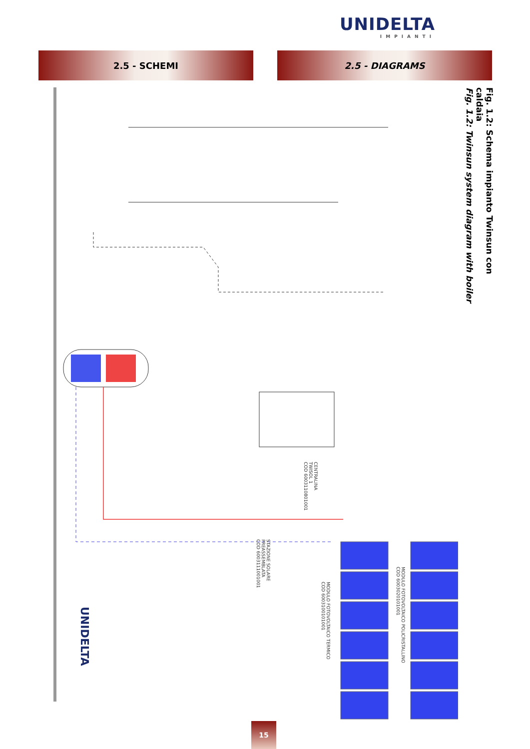UNIDELTA
IMPIANTI
2.5 - SCHEMI 2.5 - DIAGRAMS
Fig. 1.2: Schema impianto Twinsun con caldaia
Fig. 1.2: Twinsun system diagram with boiler
CENTRALINA
TWISOL 1
COD 6003110801001
STAZIONE SOLARE
PREASSEMBLATA
COD 6003111001001
MODULO FOTOVOLTAICO TERMICO
COD 6003100101001
MODULO FOTOVOLTAICO POLICRISTALLINO
COD 6003020101001
UNIDELTA
15